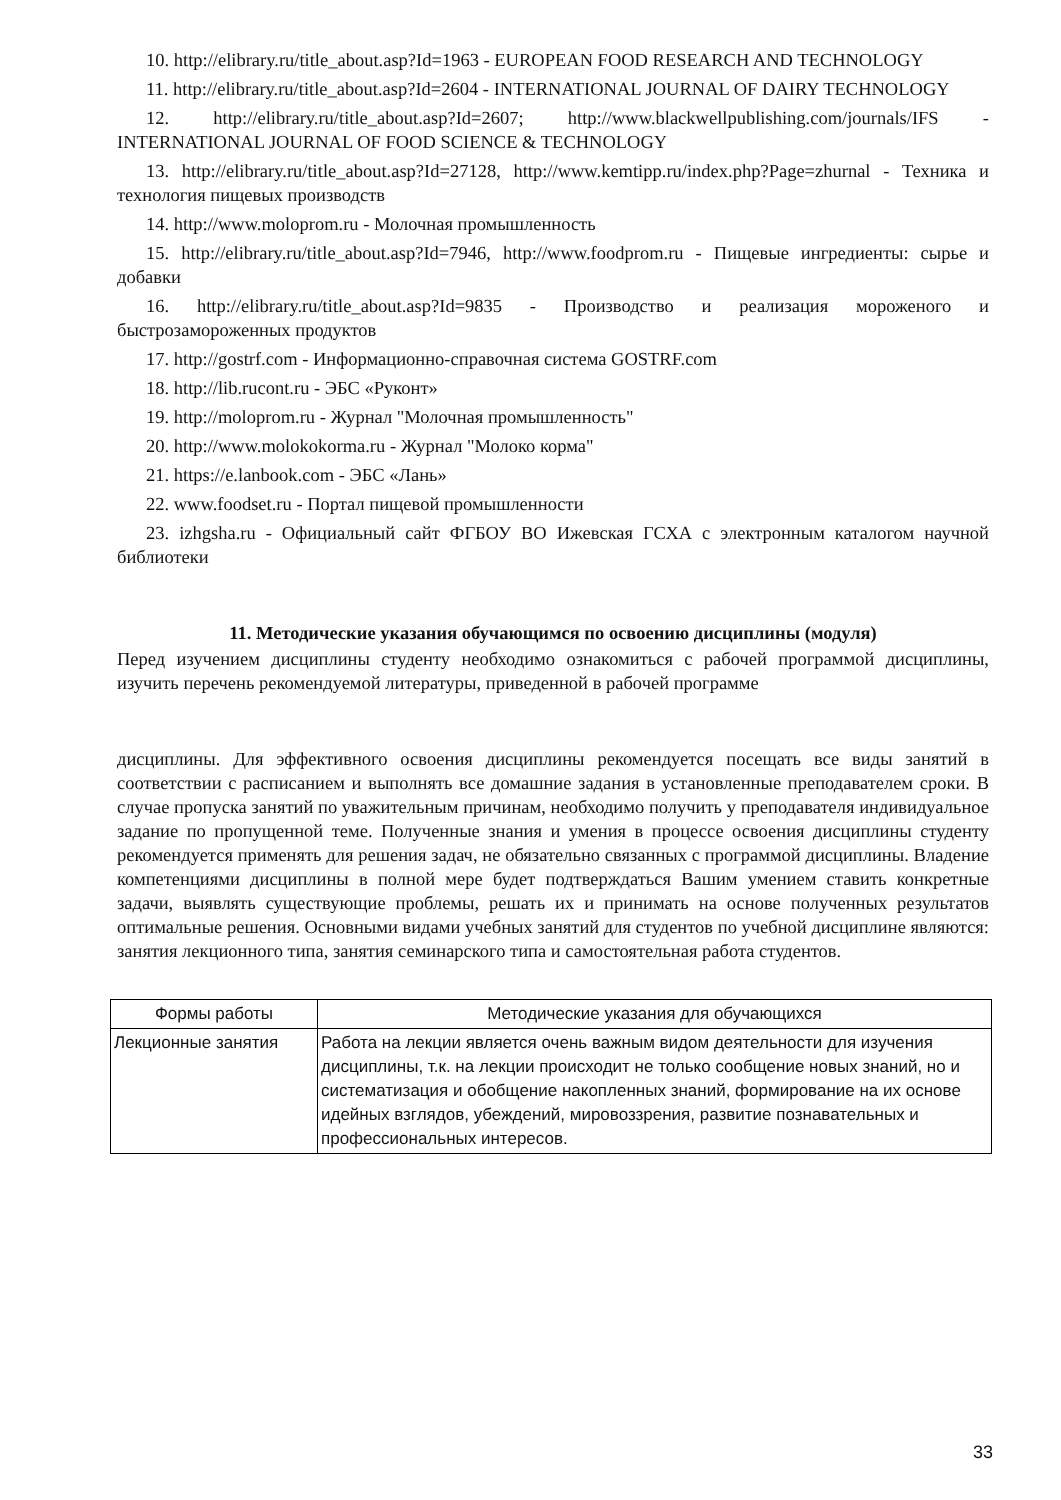10. http://elibrary.ru/title_about.asp?Id=1963 - EUROPEAN FOOD RESEARCH AND TECHNOLOGY
11. http://elibrary.ru/title_about.asp?Id=2604 - INTERNATIONAL JOURNAL OF DAIRY TECHNOLOGY
12. http://elibrary.ru/title_about.asp?Id=2607; http://www.blackwellpublishing.com/journals/IFS - INTERNATIONAL JOURNAL OF FOOD SCIENCE & TECHNOLOGY
13. http://elibrary.ru/title_about.asp?Id=27128, http://www.kemtipp.ru/index.php?Page=zhurnal - Техника и технология пищевых производств
14. http://www.moloprom.ru - Молочная промышленность
15. http://elibrary.ru/title_about.asp?Id=7946, http://www.foodprom.ru - Пищевые ингредиенты: сырье и добавки
16. http://elibrary.ru/title_about.asp?Id=9835 - Производство и реализация мороженого и быстрозамороженных продуктов
17. http://gostrf.com - Информационно-справочная система GOSTRF.com
18. http://lib.rucont.ru - ЭБС «Руконт»
19. http://moloprom.ru - Журнал "Молочная промышленность"
20. http://www.molokokorma.ru - Журнал "Молоко корма"
21. https://e.lanbook.com - ЭБС «Лань»
22. www.foodset.ru - Портал пищевой промышленности
23. izhgsha.ru - Официальный сайт ФГБОУ ВО Ижевская ГСХА с электронным каталогом научной библиотеки
11. Методические указания обучающимся по освоению дисциплины (модуля)
Перед изучением дисциплины студенту необходимо ознакомиться с рабочей программой дисциплины, изучить перечень рекомендуемой литературы, приведенной в рабочей программе
дисциплины. Для эффективного освоения дисциплины рекомендуется посещать все виды занятий в соответствии с расписанием и выполнять все домашние задания в установленные преподавателем сроки. В случае пропуска занятий по уважительным причинам, необходимо получить у преподавателя индивидуальное задание по пропущенной теме. Полученные знания и умения в процессе освоения дисциплины студенту рекомендуется применять для решения задач, не обязательно связанных с программой дисциплины. Владение компетенциями дисциплины в полной мере будет подтверждаться Вашим умением ставить конкретные задачи, выявлять существующие проблемы, решать их и принимать на основе полученных результатов оптимальные решения. Основными видами учебных занятий для студентов по учебной дисциплине являются: занятия лекционного типа, занятия семинарского типа и самостоятельная работа студентов.
| Формы работы | Методические указания для обучающихся |
| --- | --- |
| Лекционные занятия | Работа на лекции является очень важным видом деятельности для изучения дисциплины, т.к. на лекции происходит не только сообщение новых знаний, но и систематизация и обобщение накопленных знаний, формирование на их основе идейных взглядов, убеждений, мировоззрения, развитие познавательных и профессиональных интересов. |
33